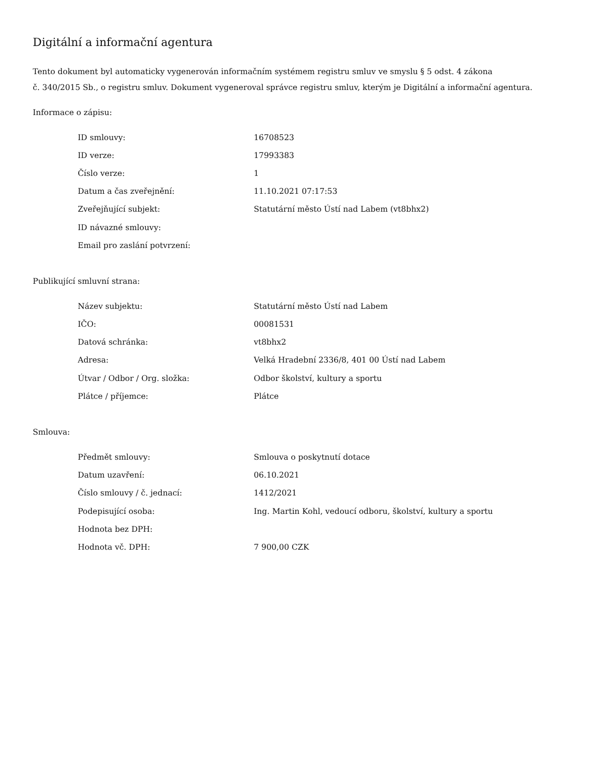Digitální a informační agentura
Tento dokument byl automaticky vygenerován informačním systémem registru smluv ve smyslu § 5 odst. 4 zákona
č. 340/2015 Sb., o registru smluv. Dokument vygeneroval správce registru smluv, kterým je Digitální a informační agentura.
Informace o zápisu:
| ID smlouvy: | 16708523 |
| ID verze: | 17993383 |
| Číslo verze: | 1 |
| Datum a čas zveřejnění: | 11.10.2021 07:17:53 |
| Zveřejňující subjekt: | Statutární město Ústí nad Labem (vt8bhx2) |
| ID návazné smlouvy: | |
| Email pro zaslání potvrzení: | |
Publikující smluvní strana:
| Název subjektu: | Statutární město Ústí nad Labem |
| IČO: | 00081531 |
| Datová schránka: | vt8bhx2 |
| Adresa: | Velká Hradební 2336/8, 401 00 Ústí nad Labem |
| Útvar / Odbor / Org. složka: | Odbor školství, kultury a sportu |
| Plátce / příjemce: | Plátce |
Smlouva:
| Předmět smlouvy: | Smlouva o poskytnutí dotace |
| Datum uzavření: | 06.10.2021 |
| Číslo smlouvy / č. jednací: | 1412/2021 |
| Podepisující osoba: | Ing. Martin Kohl, vedoucí odboru, školství, kultury a sportu |
| Hodnota bez DPH: | |
| Hodnota vč. DPH: | 7 900,00 CZK |